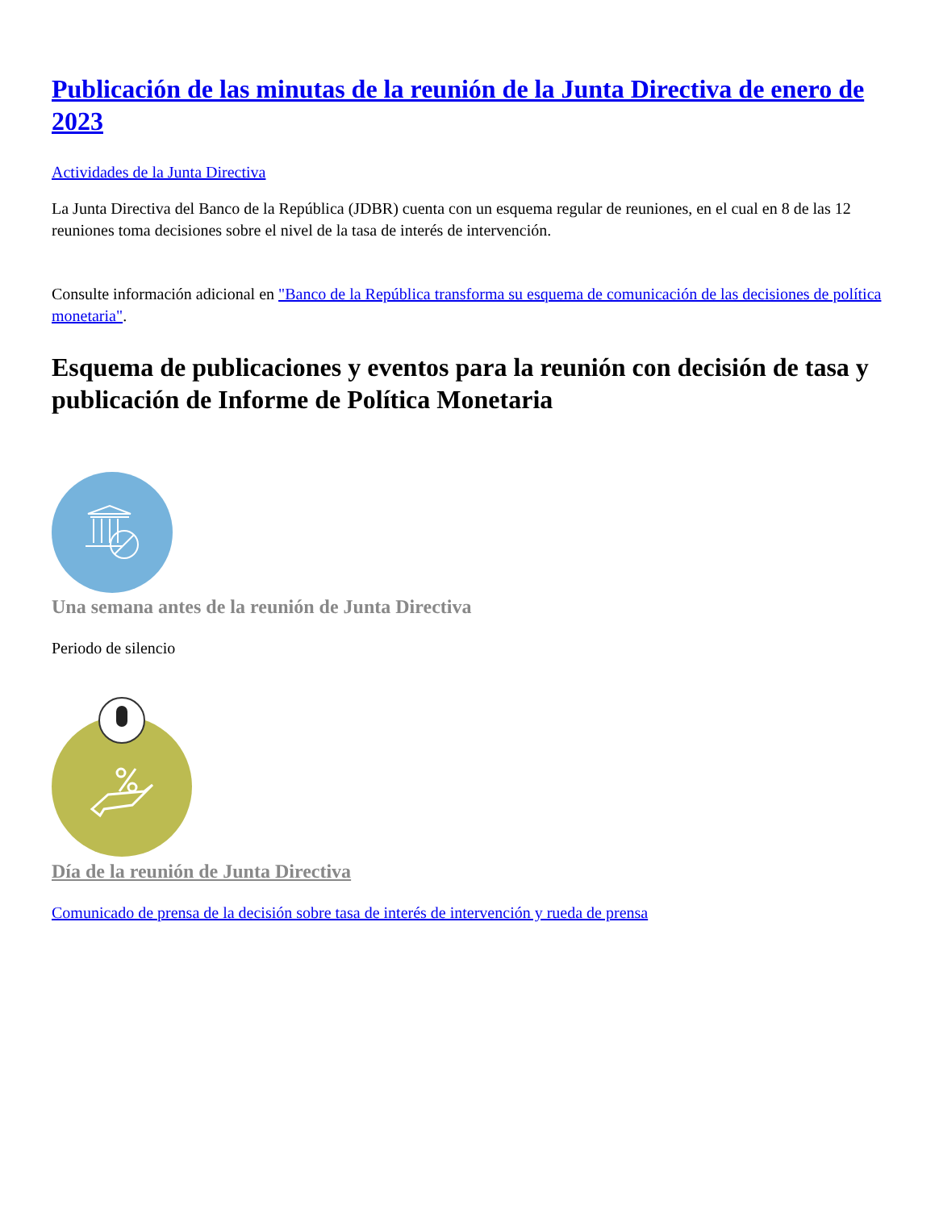Publicación de las minutas de la reunión de la Junta Directiva de enero de 2023
Actividades de la Junta Directiva
La Junta Directiva del Banco de la República (JDBR) cuenta con un esquema regular de reuniones, en el cual en 8 de las 12 reuniones toma decisiones sobre el nivel de la tasa de interés de intervención.
Consulte información adicional en "Banco de la República transforma su esquema de comunicación de las decisiones de política monetaria".
Esquema de publicaciones y eventos para la reunión con decisión de tasa y publicación de Informe de Política Monetaria
Una semana antes de la reunión de Junta Directiva
Periodo de silencio
Día de la reunión de Junta Directiva
Comunicado de prensa de la decisión sobre tasa de interés de intervención y rueda de prensa